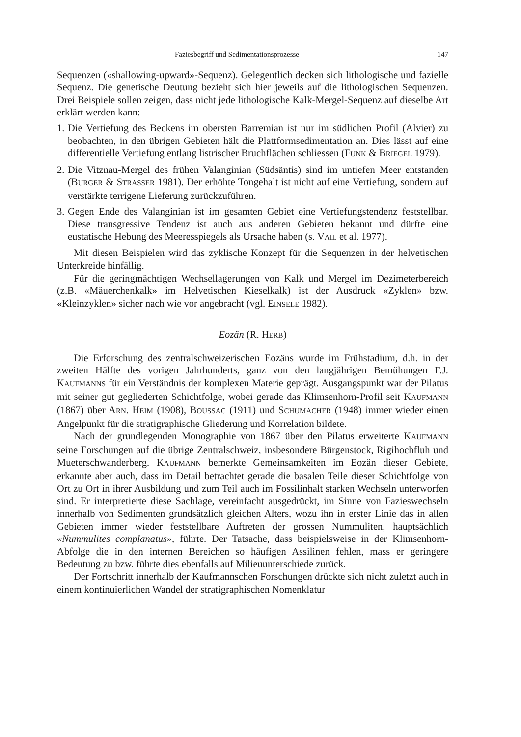Faziesbegriff und Sedimentationsprozesse 147
Sequenzen («shallowing-upward»-Sequenz). Gelegentlich decken sich lithologische und fazielle Sequenz. Die genetische Deutung bezieht sich hier jeweils auf die lithologischen Sequenzen. Drei Beispiele sollen zeigen, dass nicht jede lithologische Kalk-Mergel-Sequenz auf dieselbe Art erklärt werden kann:
1. Die Vertiefung des Beckens im obersten Barremian ist nur im südlichen Profil (Alvier) zu beobachten, in den übrigen Gebieten hält die Plattformsedimentation an. Dies lässt auf eine differentielle Vertiefung entlang listrischer Bruchflächen schliessen (FUNK & BRIEGEL 1979).
2. Die Vitznau-Mergel des frühen Valanginian (Südsäntis) sind im untiefen Meer entstanden (BURGER & STRASSER 1981). Der erhöhte Tongehalt ist nicht auf eine Vertiefung, sondern auf verstärkte terrigene Lieferung zurückzuführen.
3. Gegen Ende des Valanginian ist im gesamten Gebiet eine Vertiefungstendenz feststellbar. Diese transgressive Tendenz ist auch aus anderen Gebieten bekannt und dürfte eine eustatische Hebung des Meeresspiegels als Ursache haben (s. VAIL et al. 1977).
Mit diesen Beispielen wird das zyklische Konzept für die Sequenzen in der helvetischen Unterkreide hinfällig.
Für die geringmächtigen Wechsellagerungen von Kalk und Mergel im Dezimeterbereich (z.B. «Mäuerchenkalk» im Helvetischen Kieselkalk) ist der Ausdruck «Zyklen» bzw. «Kleinzyklen» sicher nach wie vor angebracht (vgl. EINSELE 1982).
Eozän (R. HERB)
Die Erforschung des zentralschweizerischen Eozäns wurde im Frühstadium, d.h. in der zweiten Hälfte des vorigen Jahrhunderts, ganz von den langjährigen Bemühungen F.J. KAUFMANNS für ein Verständnis der komplexen Materie geprägt. Ausgangspunkt war der Pilatus mit seiner gut gegliederten Schichtfolge, wobei gerade das Klimsenhorn-Profil seit KAUFMANN (1867) über ARN. HEIM (1908), BOUSSAC (1911) und SCHUMACHER (1948) immer wieder einen Angelpunkt für die stratigraphische Gliederung und Korrelation bildete.
Nach der grundlegenden Monographie von 1867 über den Pilatus erweiterte KAUFMANN seine Forschungen auf die übrige Zentralschweiz, insbesondere Bürgenstock, Rigihochfluh und Mueterschwanderberg. KAUFMANN bemerkte Gemeinsamkeiten im Eozän dieser Gebiete, erkannte aber auch, dass im Detail betrachtet gerade die basalen Teile dieser Schichtfolge von Ort zu Ort in ihrer Ausbildung und zum Teil auch im Fossilinhalt starken Wechseln unterworfen sind. Er interpretierte diese Sachlage, vereinfacht ausgedrückt, im Sinne von Fazieswechseln innerhalb von Sedimenten grundsätzlich gleichen Alters, wozu ihn in erster Linie das in allen Gebieten immer wieder feststellbare Auftreten der grossen Nummuliten, hauptsächlich «Nummulites complanatus», führte. Der Tatsache, dass beispielsweise in der Klimsenhorn-Abfolge die in den internen Bereichen so häufigen Assilinen fehlen, mass er geringere Bedeutung zu bzw. führte dies ebenfalls auf Milieuunterschiede zurück.
Der Fortschritt innerhalb der Kaufmannschen Forschungen drückte sich nicht zuletzt auch in einem kontinuierlichen Wandel der stratigraphischen Nomenklatur